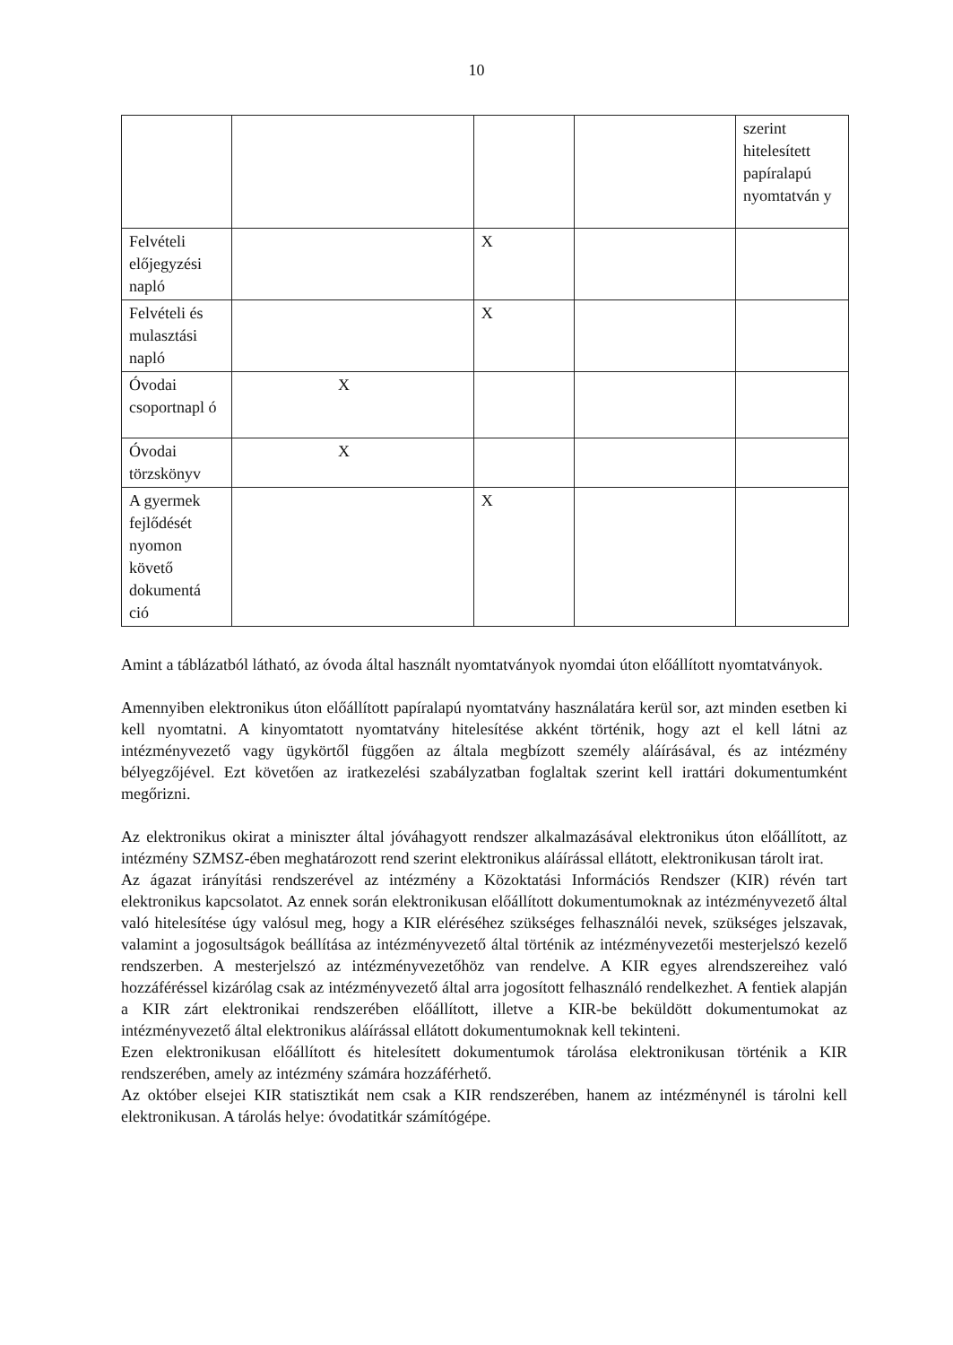10
| | | | | szerint hitelesített papíralapú nyomtatván y |
| Felvételi előjegyzési napló | | X | | |
| Felvételi és mulasztási napló | | X | | |
| Óvodai csoportnapl ó | X | | | |
| Óvodai törzskönyv | X | | | |
| A gyermek fejlődését nyomon követő dokumentá ció | | X | | |
Amint a táblázatból látható, az óvoda által használt nyomtatványok nyomdai úton előállított nyomtatványok.
Amennyiben elektronikus úton előállított papíralapú nyomtatvány használatára kerül sor, azt minden esetben ki kell nyomtatni. A kinyomtatott nyomtatvány hitelesítése akként történik, hogy azt el kell látni az intézményvezető vagy ügykörtől függően az általa megbízott személy aláírásával, és az intézmény bélyegzőjével. Ezt követően az iratkezelési szabályzatban foglaltak szerint kell irattári dokumentumként megőrizni.
Az elektronikus okirat a miniszter által jóváhagyott rendszer alkalmazásával elektronikus úton előállított, az intézmény SZMSZ-ében meghatározott rend szerint elektronikus aláírással ellátott, elektronikusan tárolt irat.
Az ágazat irányítási rendszerével az intézmény a Közoktatási Információs Rendszer (KIR) révén tart elektronikus kapcsolatot. Az ennek során elektronikusan előállított dokumentumoknak az intézményvezető által való hitelesítése úgy valósul meg, hogy a KIR eléréséhez szükséges felhasználói nevek, szükséges jelszavak, valamint a jogosultságok beállítása az intézményvezető által történik az intézményvezetői mesterjelszó kezelő rendszerben. A mesterjelszó az intézményvezetőhöz van rendelve. A KIR egyes alrendszereihez való hozzáféréssel kizárólag csak az intézményvezető által arra jogosított felhasználó rendelkezhet. A fentiek alapján a KIR zárt elektronikai rendszerében előállított, illetve a KIR-be beküldött dokumentumokat az intézményvezető által elektronikus aláírással ellátott dokumentumoknak kell tekinteni.
Ezen elektronikusan előállított és hitelesített dokumentumok tárolása elektronikusan történik a KIR rendszerében, amely az intézmény számára hozzáférhető.
Az október elsejei KIR statisztikát nem csak a KIR rendszerében, hanem az intézménynél is tárolni kell elektronikusan. A tárolás helye: óvodatitkár számítógépe.